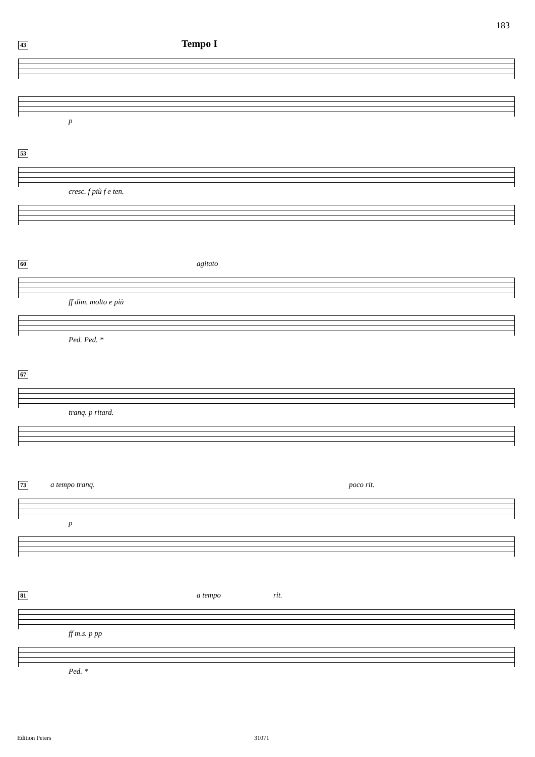183
43 Tempo I
p
53
cresc. f più f e ten.
60 agitato
ff dim. molto e più
Ped. Ped. *
67
tranq. p ritard.
73 a tempo tranq. poco rit.
p
81 a tempo rit.
ff m.s. p pp
Ped. *
Edition Peters 31071